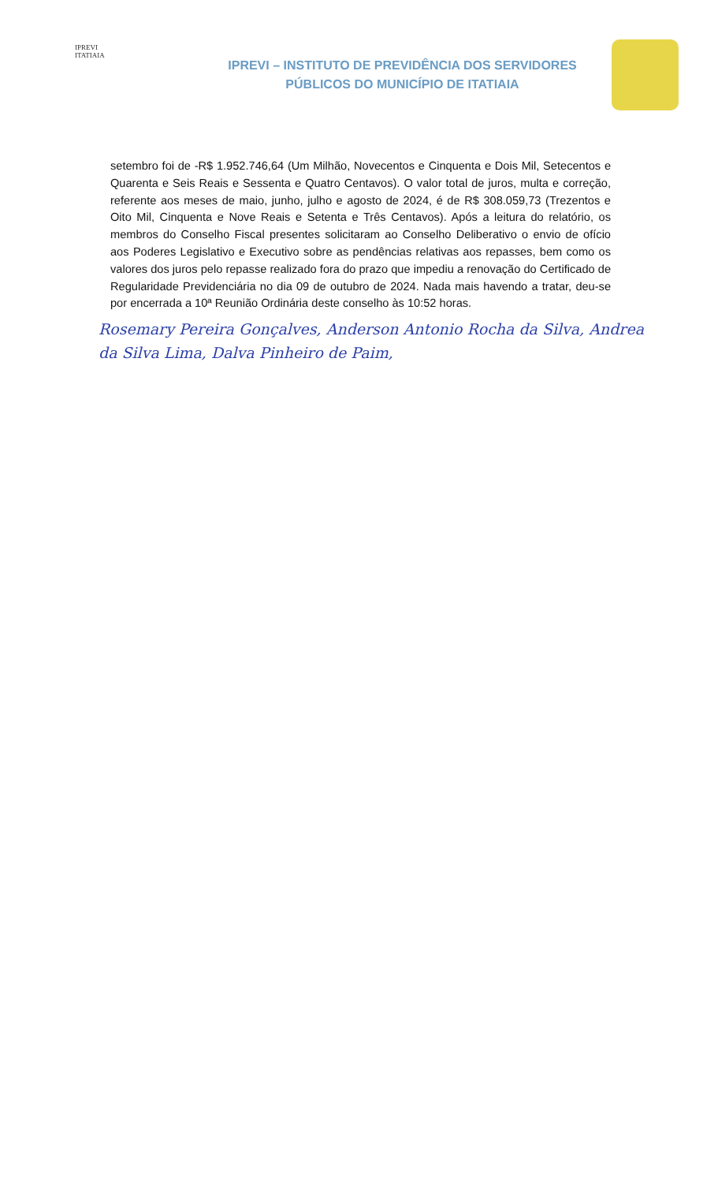IPREVI
ITATIAIA
IPREVI – INSTITUTO DE PREVIDÊNCIA DOS SERVIDORES
PÚBLICOS DO MUNICÍPIO DE ITATIAIA
setembro foi de -R$ 1.952.746,64 (Um Milhão, Novecentos e Cinquenta e Dois Mil, Setecentos e Quarenta e Seis Reais e Sessenta e Quatro Centavos). O valor total de juros, multa e correção, referente aos meses de maio, junho, julho e agosto de 2024, é de R$ 308.059,73 (Trezentos e Oito Mil, Cinquenta e Nove Reais e Setenta e Três Centavos). Após a leitura do relatório, os membros do Conselho Fiscal presentes solicitaram ao Conselho Deliberativo o envio de ofício aos Poderes Legislativo e Executivo sobre as pendências relativas aos repasses, bem como os valores dos juros pelo repasse realizado fora do prazo que impediu a renovação do Certificado de Regularidade Previdenciária no dia 09 de outubro de 2024. Nada mais havendo a tratar, deu-se por encerrada a 10ª Reunião Ordinária deste conselho às 10:52 horas.
Rosemary Pereira Gonçalves, Anderson Antonio Rocha da Silva, Andrea da Silva Lima, Dalva Pinheiro de Paim,